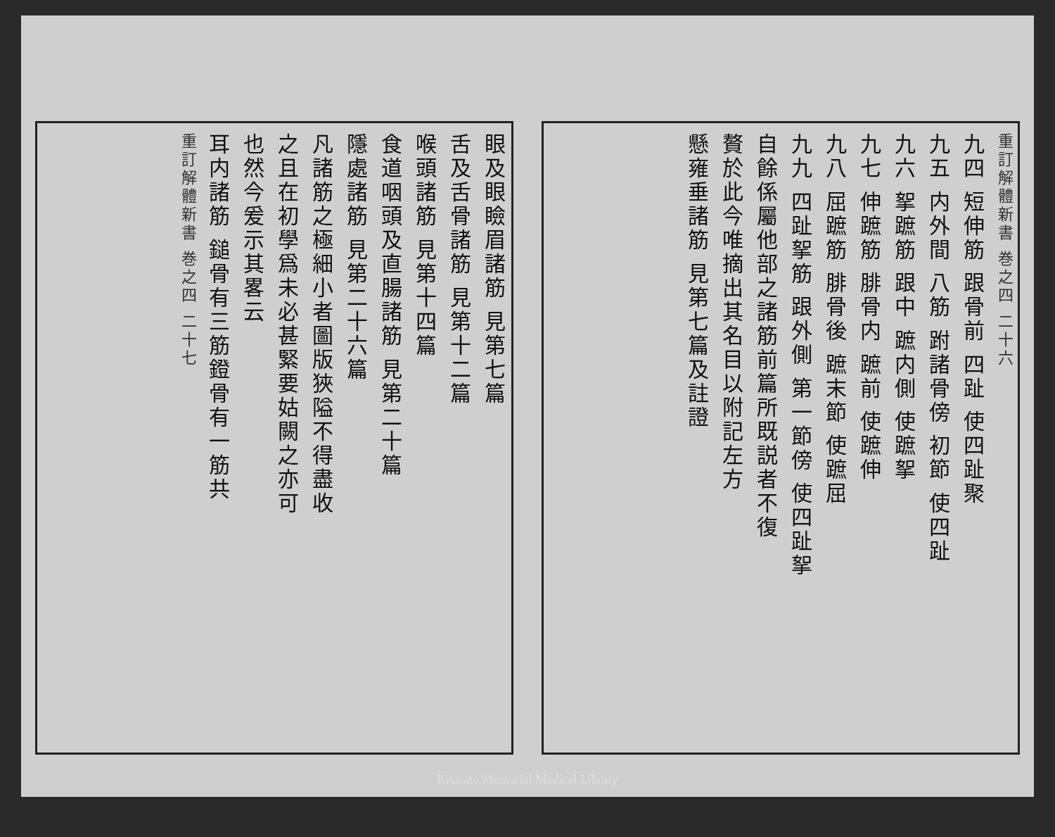重訂解體新書 巻之四 二十六
九四 短伸筋 跟骨前 四趾 使四趾聚
九五 内外間 八筋 跗諸骨傍 初節 使四趾
九六 挐蹠筋 跟中 蹠内側 使蹠挐
九七 伸蹠筋 腓骨内 蹠前 使蹠伸
九八 屈蹠筋 腓骨後 蹠末節 使蹠屈
九九 四趾挐筋 跟外側 第一節傍 使四趾挐
自餘係屬他部之諸筋前篇所既説者不復
贅於此今唯摘出其名目以附記左方
懸雍垂諸筋 見第七篇及註證
眼及眼瞼眉諸筋 見第七篇
舌及舌骨諸筋 見第十二篇
喉頭諸筋 見第十四篇
食道咽頭及直腸諸筋 見第二十篇
隱處諸筋 見第二十六篇
凡諸筋之極細小者圖版狹隘不得盡收
之且在初學爲未必甚緊要姑闕之亦可
也然今爰示其畧云
耳内諸筋 鎚骨有三筋鐙骨有一筋共
重訂解體新書 巻之四 二十七
Kitasato Memorial Medical Library